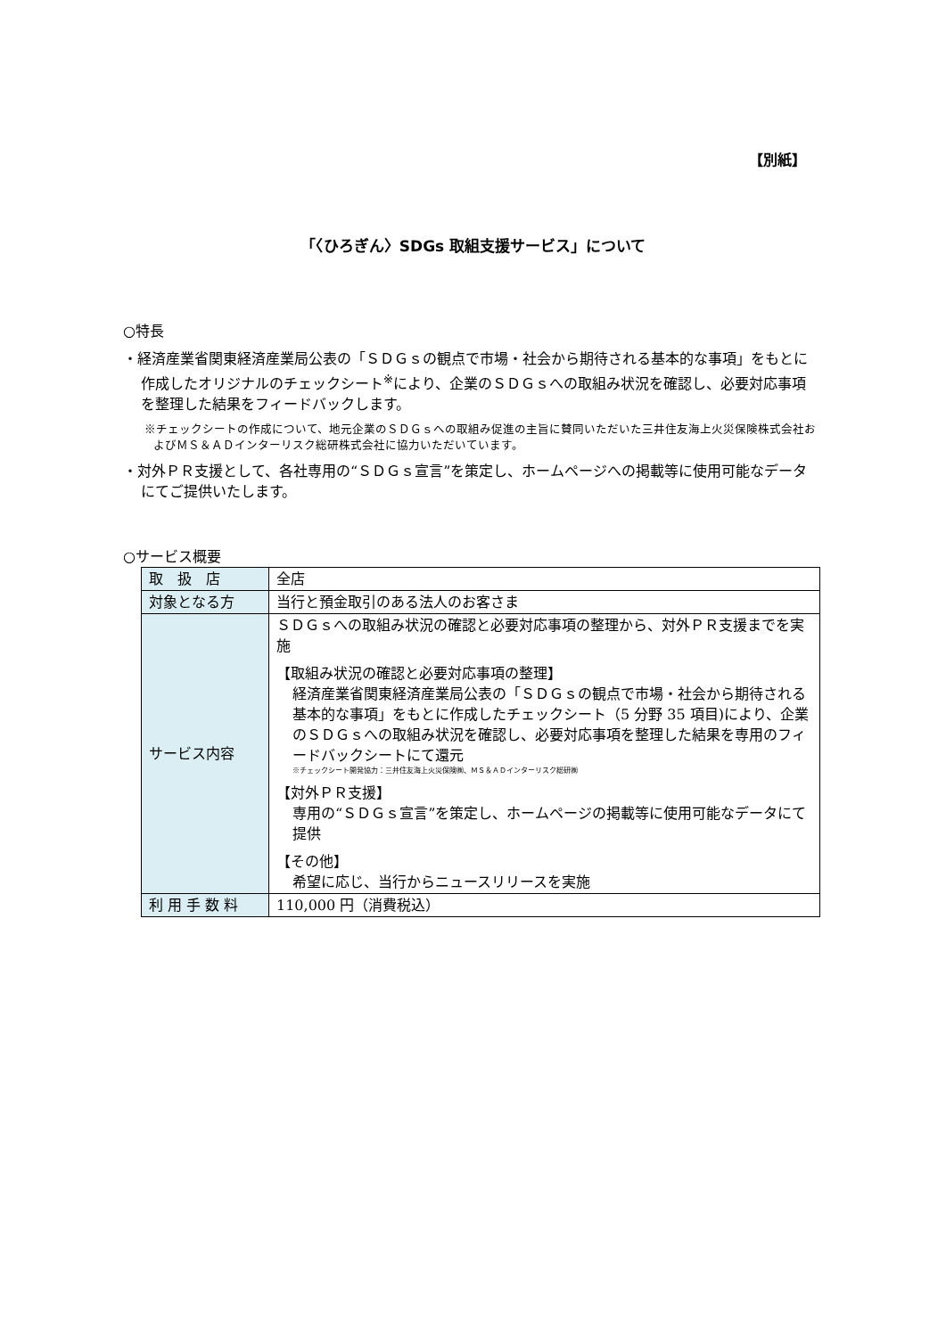【別紙】
「〈ひろぎん〉SDGs 取組支援サービス」について
○特長
・経済産業省関東経済産業局公表の「ＳＤＧｓの観点で市場・社会から期待される基本的な事項」をもとに作成したオリジナルのチェックシート<sup>※</sup>により、企業のＳＤＧｓへの取組み状況を確認し、必要対応事項を整理した結果をフィードバックします。
※チェックシートの作成について、地元企業のＳＤＧｓへの取組み促進の主旨に賛同いただいた三井住友海上火災保険株式会社およびＭＳ＆ＡＤインターリスク総研株式会社に協力いただいています。
・対外ＰＲ支援として、各社専用の“ＳＤＧｓ宣言”を策定し、ホームページへの掲載等に使用可能なデータにてご提供いたします。
○サービス概要
| 取 扱 店 | 全店 |
| 対象となる方 | 当行と預金取引のある法人のお客さま |
| サービス内容 | ＳＤＧｓへの取組み状況の確認と必要対応事項の整理から、対外ＰＲ支援までを実施 【取組み状況の確認と必要対応事項の整理】 経済産業省関東経済産業局公表の「ＳＤＧｓの観点で市場・社会から期待される基本的な事項」をもとに作成したチェックシート（5 分野 35 項目)により、企業のＳＤＧｓへの取組み状況を確認し、必要対応事項を整理した結果を専用のフィードバックシートにて還元 ※チェックシート開発協力：三井住友海上火災保険㈱、ＭＳ＆ＡＤインターリスク総研㈱ 【対外ＰＲ支援】 専用の“ＳＤＧｓ宣言”を策定し、ホームページの掲載等に使用可能なデータにて提供 【その他】 希望に応じ、当行からニュースリリースを実施 |
| 利 用 手 数 料 | 110,000 円（消費税込） |